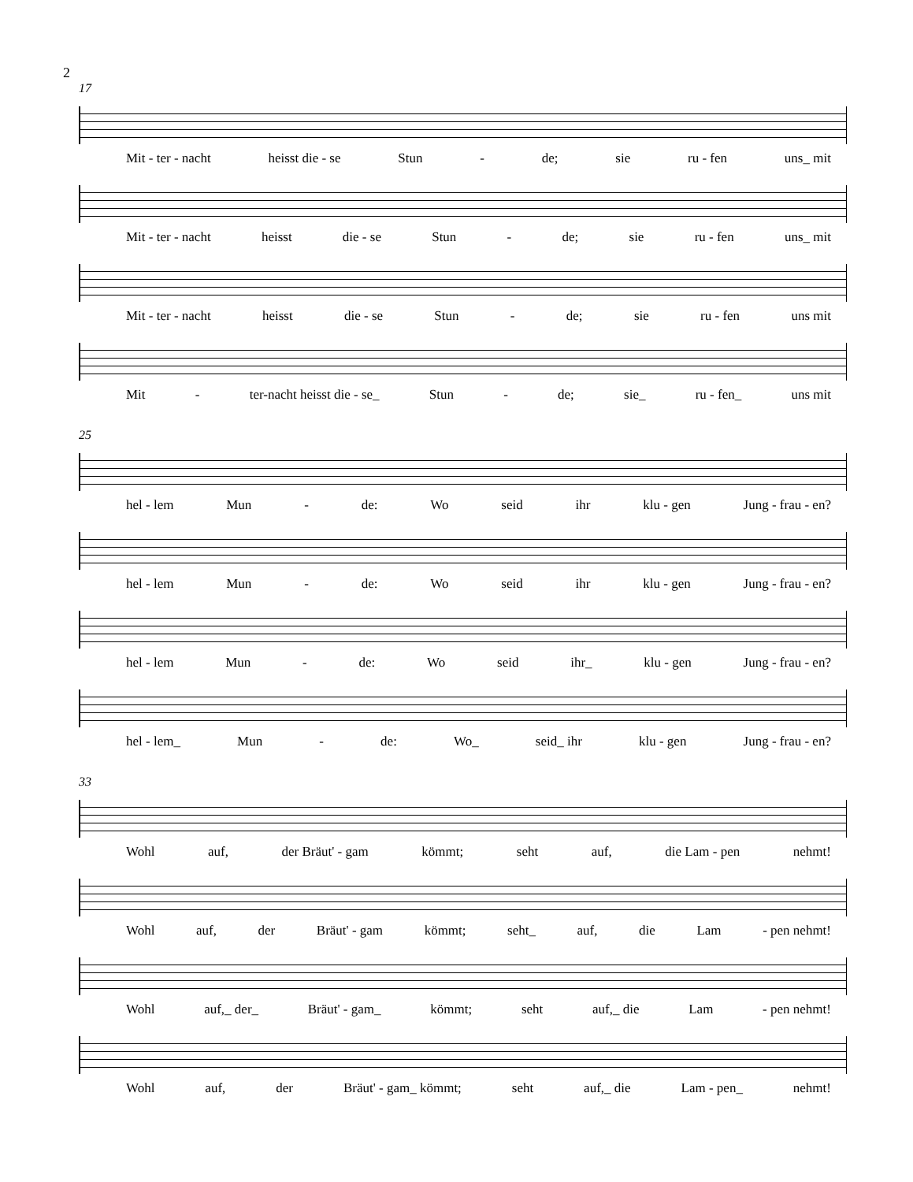2
17
Mit - ter - nacht heisst die - se Stun - de; sie ru - fen uns_ mit
Mit - ter - nacht heisst die - se Stun - de; sie ru - fen uns_ mit
Mit - ter - nacht heisst die - se Stun - de; sie ru - fen uns mit
Mit - ter-nacht heisst die - se_ Stun - de; sie_ ru - fen_ uns mit
25
hel - lem Mun - de: Wo seid ihr klu - gen Jung - frau - en?
hel - lem Mun - de: Wo seid ihr klu - gen Jung - frau - en?
hel - lem Mun - de: Wo seid ihr_ klu - gen Jung - frau - en?
hel - lem_ Mun - de: Wo_ seid_ ihr klu - gen Jung - frau - en?
33
Wohl auf, der Bräut' - gam kömmt; seht auf, die Lam - pen nehmt!
Wohl auf, der Bräut' - gam kömmt; seht_ auf, die Lam - pen nehmt!
Wohl auf,_ der_ Bräut' - gam_ kömmt; seht auf,_ die Lam - pen nehmt!
Wohl auf, der Bräut' - gam_ kömmt; seht auf,_ die Lam - pen_ nehmt!